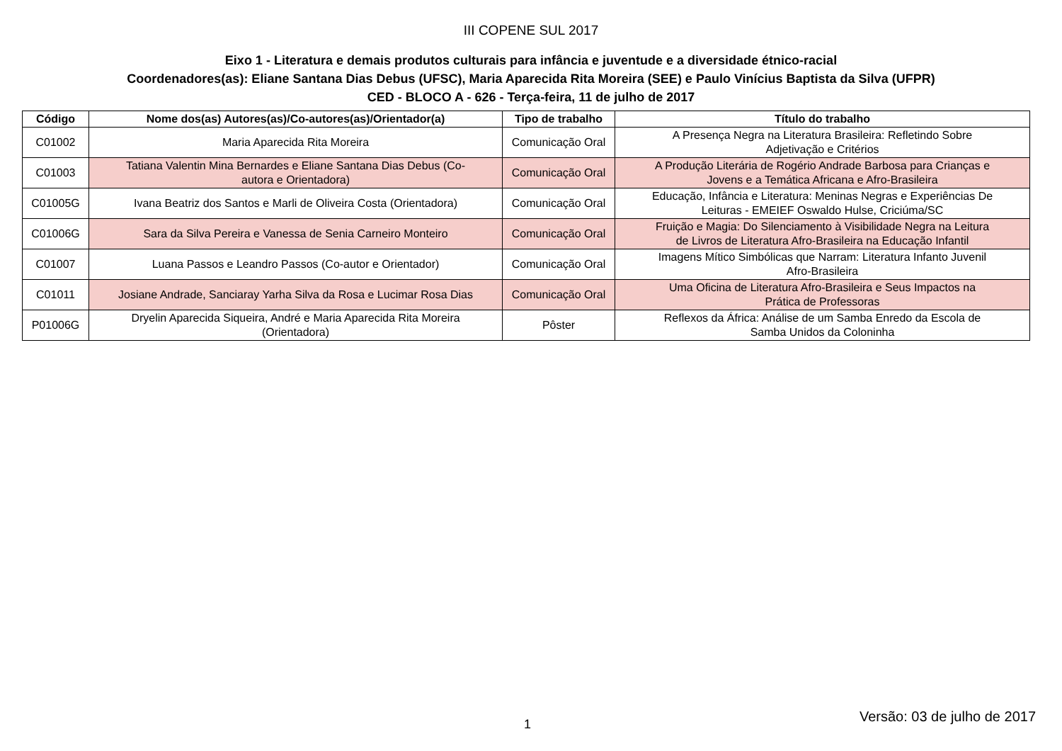III COPENE SUL 2017
Eixo 1 - Literatura e demais produtos culturais para infância e juventude e a diversidade étnico-racial
Coordenadores(as): Eliane Santana Dias Debus (UFSC), Maria Aparecida Rita Moreira (SEE) e Paulo Vinícius Baptista da Silva (UFPR)
CED - BLOCO A - 626 - Terça-feira, 11 de julho de 2017
| Código | Nome dos(as) Autores(as)/Co-autores(as)/Orientador(a) | Tipo de trabalho | Título do trabalho |
| --- | --- | --- | --- |
| C01002 | Maria Aparecida Rita Moreira | Comunicação Oral | A Presença Negra na Literatura Brasileira: Refletindo Sobre Adjetivação e Critérios |
| C01003 | Tatiana Valentin Mina Bernardes e Eliane Santana Dias Debus (Co- autora e Orientadora) | Comunicação Oral | A Produção Literária de Rogério Andrade Barbosa para Crianças e Jovens e a Temática Africana e Afro-Brasileira |
| C01005G | Ivana Beatriz dos Santos e Marli de Oliveira Costa (Orientadora) | Comunicação Oral | Educação, Infância e Literatura: Meninas Negras e Experiências De Leituras - EMEIEF Oswaldo Hulse, Criciúma/SC |
| C01006G | Sara da Silva Pereira e Vanessa de Senia Carneiro Monteiro | Comunicação Oral | Fruição e Magia: Do Silenciamento à Visibilidade Negra na Leitura de Livros de Literatura Afro-Brasileira na Educação Infantil |
| C01007 | Luana Passos e Leandro Passos (Co-autor e Orientador) | Comunicação Oral | Imagens Mítico Simbólicas que Narram: Literatura Infanto Juvenil Afro-Brasileira |
| C01011 | Josiane Andrade, Sanciaray Yarha Silva da Rosa e Lucimar Rosa Dias | Comunicação Oral | Uma Oficina de Literatura Afro-Brasileira e Seus Impactos na Prática de Professoras |
| P01006G | Dryelin Aparecida Siqueira, André e Maria Aparecida Rita Moreira (Orientadora) | Pôster | Reflexos da África: Análise de um Samba Enredo da Escola de Samba Unidos da Coloninha |
1 Versão: 03 de julho de 2017